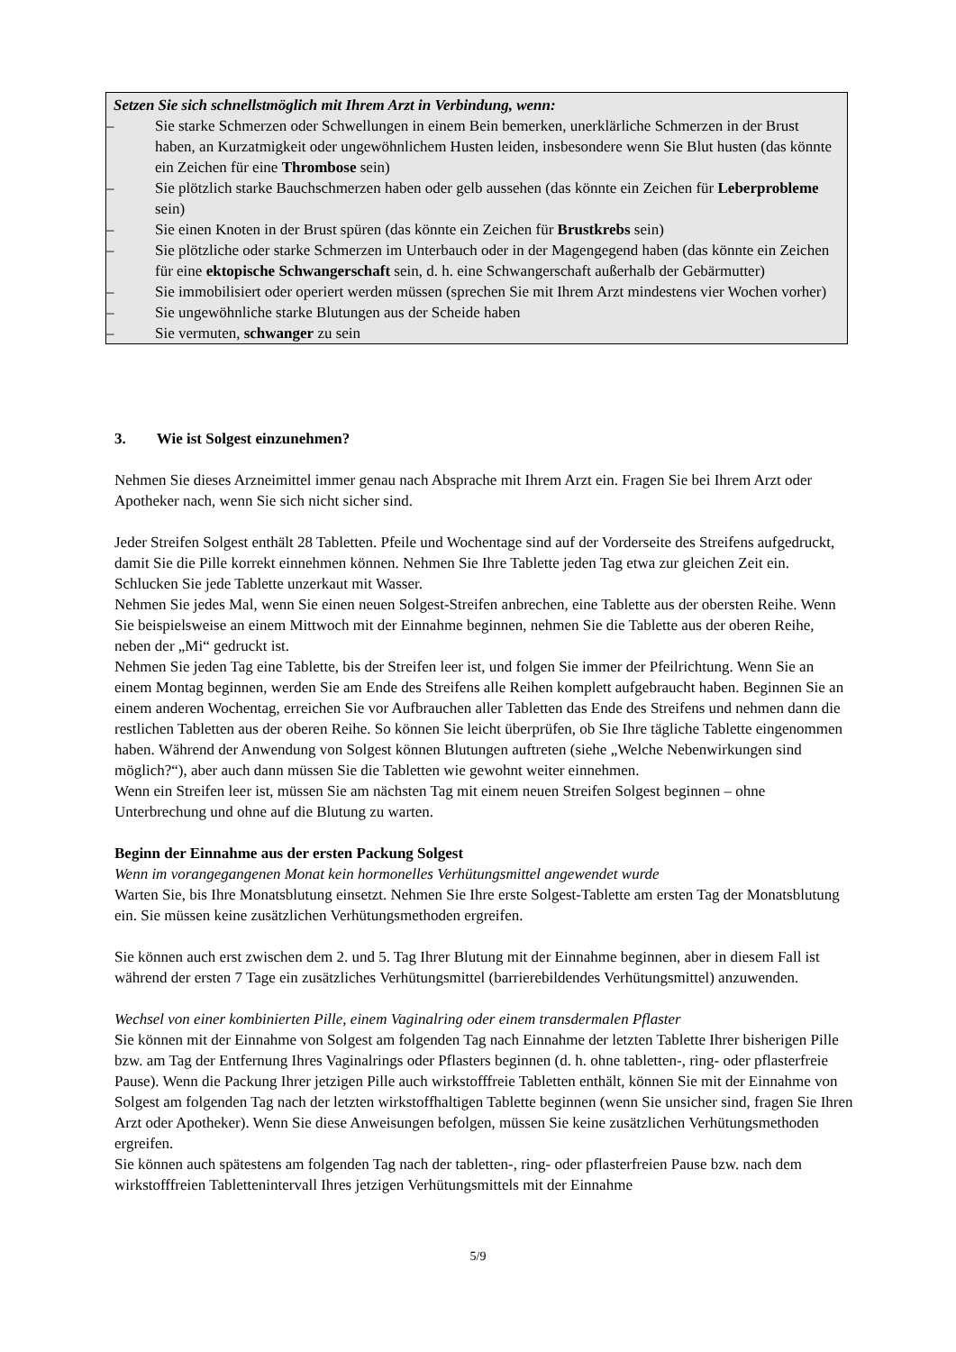Setzen Sie sich schnellstmöglich mit Ihrem Arzt in Verbindung, wenn:
– Sie starke Schmerzen oder Schwellungen in einem Bein bemerken, unerklärliche Schmerzen in der Brust haben, an Kurzatmigkeit oder ungewöhnlichem Husten leiden, insbesondere wenn Sie Blut husten (das könnte ein Zeichen für eine Thrombose sein)
– Sie plötzlich starke Bauchschmerzen haben oder gelb aussehen (das könnte ein Zeichen für Leberprobleme sein)
– Sie einen Knoten in der Brust spüren (das könnte ein Zeichen für Brustkrebs sein)
– Sie plötzliche oder starke Schmerzen im Unterbauch oder in der Magengegend haben (das könnte ein Zeichen für eine ektopische Schwangerschaft sein, d. h. eine Schwangerschaft außerhalb der Gebärmutter)
– Sie immobilisiert oder operiert werden müssen (sprechen Sie mit Ihrem Arzt mindestens vier Wochen vorher)
– Sie ungewöhnliche starke Blutungen aus der Scheide haben
– Sie vermuten, schwanger zu sein
3. Wie ist Solgest einzunehmen?
Nehmen Sie dieses Arzneimittel immer genau nach Absprache mit Ihrem Arzt ein. Fragen Sie bei Ihrem Arzt oder Apotheker nach, wenn Sie sich nicht sicher sind.
Jeder Streifen Solgest enthält 28 Tabletten. Pfeile und Wochentage sind auf der Vorderseite des Streifens aufgedruckt, damit Sie die Pille korrekt einnehmen können. Nehmen Sie Ihre Tablette jeden Tag etwa zur gleichen Zeit ein. Schlucken Sie jede Tablette unzerkaut mit Wasser.
Nehmen Sie jedes Mal, wenn Sie einen neuen Solgest-Streifen anbrechen, eine Tablette aus der obersten Reihe. Wenn Sie beispielsweise an einem Mittwoch mit der Einnahme beginnen, nehmen Sie die Tablette aus der oberen Reihe, neben der „Mi“ gedruckt ist.
Nehmen Sie jeden Tag eine Tablette, bis der Streifen leer ist, und folgen Sie immer der Pfeilrichtung. Wenn Sie an einem Montag beginnen, werden Sie am Ende des Streifens alle Reihen komplett aufgebraucht haben. Beginnen Sie an einem anderen Wochentag, erreichen Sie vor Aufbrauchen aller Tabletten das Ende des Streifens und nehmen dann die restlichen Tabletten aus der oberen Reihe. So können Sie leicht überprüfen, ob Sie Ihre tägliche Tablette eingenommen haben. Während der Anwendung von Solgest können Blutungen auftreten (siehe „Welche Nebenwirkungen sind möglich?“), aber auch dann müssen Sie die Tabletten wie gewohnt weiter einnehmen.
Wenn ein Streifen leer ist, müssen Sie am nächsten Tag mit einem neuen Streifen Solgest beginnen – ohne Unterbrechung und ohne auf die Blutung zu warten.
Beginn der Einnahme aus der ersten Packung Solgest
Wenn im vorangegangenen Monat kein hormonelles Verhütungsmittel angewendet wurde
Warten Sie, bis Ihre Monatsblutung einsetzt. Nehmen Sie Ihre erste Solgest-Tablette am ersten Tag der Monatsblutung ein. Sie müssen keine zusätzlichen Verhütungsmethoden ergreifen.
Sie können auch erst zwischen dem 2. und 5. Tag Ihrer Blutung mit der Einnahme beginnen, aber in diesem Fall ist während der ersten 7 Tage ein zusätzliches Verhütungsmittel (barrierebildendes Verhütungsmittel) anzuwenden.
Wechsel von einer kombinierten Pille, einem Vaginalring oder einem transdermalen Pflaster
Sie können mit der Einnahme von Solgest am folgenden Tag nach Einnahme der letzten Tablette Ihrer bisherigen Pille bzw. am Tag der Entfernung Ihres Vaginalrings oder Pflasters beginnen (d. h. ohne tabletten-, ring- oder pflasterfreie Pause). Wenn die Packung Ihrer jetzigen Pille auch wirkstofffreie Tabletten enthält, können Sie mit der Einnahme von Solgest am folgenden Tag nach der letzten wirkstoffhaltigen Tablette beginnen (wenn Sie unsicher sind, fragen Sie Ihren Arzt oder Apotheker). Wenn Sie diese Anweisungen befolgen, müssen Sie keine zusätzlichen Verhütungsmethoden ergreifen.
Sie können auch spätestens am folgenden Tag nach der tabletten-, ring- oder pflasterfreien Pause bzw. nach dem wirkstofffreien Tablettenintervall Ihres jetzigen Verhütungsmittels mit der Einnahme
5/9